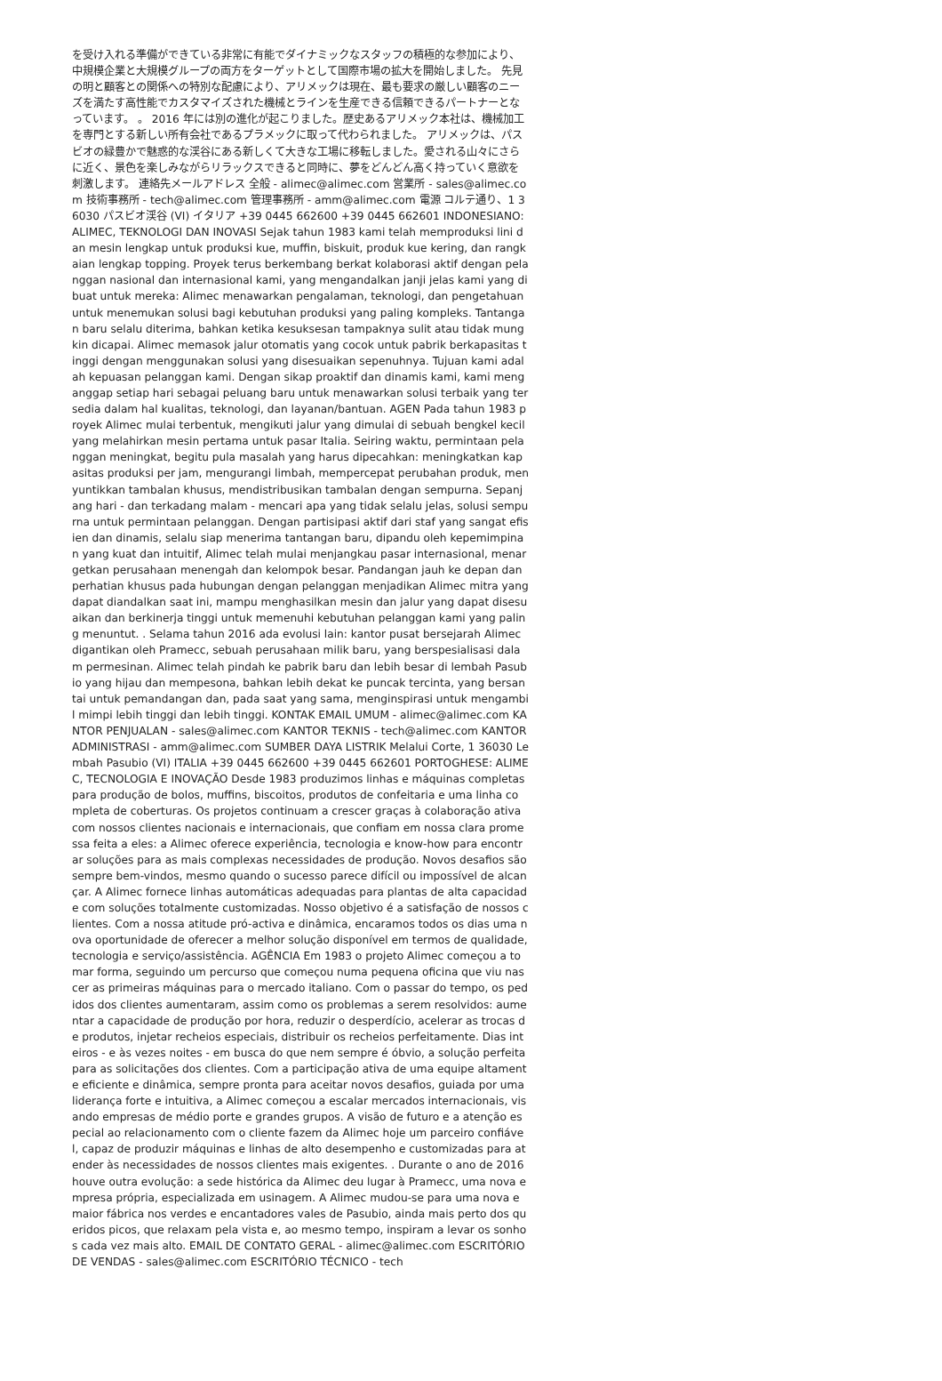を受け入れる準備ができている非常に有能でダイナミックなスタッフの積極的な参加により、中規模企業と大規模グループの両方をターゲットとして国際市場の拡大を開始しました。 先見の明と顧客との関係への特別な配慮により、アリメックは現在、最も要求の厳しい顧客のニーズを満たす高性能でカスタマイズされた機械とラインを生産できる信頼できるパートナーとなっています。 。 2016 年には別の進化が起こりました。歴史あるアリメック本社は、機械加工を専門とする新しい所有会社であるプラメックに取って代わられました。 アリメックは、パスビオの緑豊かで魅惑的な渓谷にある新しくて大きな工場に移転しました。愛される山々にさらに近く、景色を楽しみながらリラックスできると同時に、夢をどんどん高く持っていく意欲を刺激します。 連絡先メールアドレス 全般 - alimec@alimec.com 営業所 - sales@alimec.com 技術事務所 - tech@alimec.com 管理事務所 - amm@alimec.com 電源 コルテ通り、1 36030 パスビオ渓谷 (VI) イタリア +39 0445 662600 +39 0445 662601 INDONESIANO: ALIMEC, TEKNOLOGI DAN INOVASI Sejak tahun 1983 kami telah memproduksi lini dan mesin lengkap untuk produksi kue, muffin, biskuit, produk kue kering, dan rangkaian lengkap topping. Proyek terus berkembang berkat kolaborasi aktif dengan pelanggan nasional dan internasional kami, yang mengandalkan janji jelas kami yang dibuat untuk mereka: Alimec menawarkan pengalaman, teknologi, dan pengetahuan untuk menemukan solusi bagi kebutuhan produksi yang paling kompleks. Tantangan baru selalu diterima, bahkan ketika kesuksesan tampaknya sulit atau tidak mungkin dicapai. Alimec memasok jalur otomatis yang cocok untuk pabrik berkapasitas tinggi dengan menggunakan solusi yang disesuaikan sepenuhnya. Tujuan kami adalah kepuasan pelanggan kami. Dengan sikap proaktif dan dinamis kami, kami menganggap setiap hari sebagai peluang baru untuk menawarkan solusi terbaik yang tersedia dalam hal kualitas, teknologi, dan layanan/bantuan. AGEN Pada tahun 1983 proyek Alimec mulai terbentuk, mengikuti jalur yang dimulai di sebuah bengkel kecil yang melahirkan mesin pertama untuk pasar Italia. Seiring waktu, permintaan pelanggan meningkat, begitu pula masalah yang harus dipecahkan: meningkatkan kapasitas produksi per jam, mengurangi limbah, mempercepat perubahan produk, menyuntikkan tambalan khusus, mendistribusikan tambalan dengan sempurna. Sepanjang hari - dan terkadang malam - mencari apa yang tidak selalu jelas, solusi sempurna untuk permintaan pelanggan. Dengan partisipasi aktif dari staf yang sangat efisien dan dinamis, selalu siap menerima tantangan baru, dipandu oleh kepemimpinan yang kuat dan intuitif, Alimec telah mulai menjangkau pasar internasional, menargetkan perusahaan menengah dan kelompok besar. Pandangan jauh ke depan dan perhatian khusus pada hubungan dengan pelanggan menjadikan Alimec mitra yang dapat diandalkan saat ini, mampu menghasilkan mesin dan jalur yang dapat disesuaikan dan berkinerja tinggi untuk memenuhi kebutuhan pelanggan kami yang paling menuntut. . Selama tahun 2016 ada evolusi lain: kantor pusat bersejarah Alimec digantikan oleh Pramecc, sebuah perusahaan milik baru, yang berspesialisasi dalam permesinan. Alimec telah pindah ke pabrik baru dan lebih besar di lembah Pasubio yang hijau dan mempesona, bahkan lebih dekat ke puncak tercinta, yang bersantai untuk pemandangan dan, pada saat yang sama, menginspirasi untuk mengambil mimpi lebih tinggi dan lebih tinggi. KONTAK EMAIL UMUM - alimec@alimec.com KANTOR PENJUALAN - sales@alimec.com KANTOR TEKNIS - tech@alimec.com KANTOR ADMINISTRASI - amm@alimec.com SUMBER DAYA LISTRIK Melalui Corte, 1 36030 Lembah Pasubio (VI) ITALIA +39 0445 662600 +39 0445 662601 PORTOGHESE: ALIMEC, TECNOLOGIA E INOVAÇÃO Desde 1983 produzimos linhas e máquinas completas para produção de bolos, muffins, biscoitos, produtos de confeitaria e uma linha completa de coberturas. Os projetos continuam a crescer graças à colaboração ativa com nossos clientes nacionais e internacionais, que confiam em nossa clara promessa feita a eles: a Alimec oferece experiência, tecnologia e know-how para encontrar soluções para as mais complexas necessidades de produção. Novos desafios são sempre bem-vindos, mesmo quando o sucesso parece difícil ou impossível de alcançar. A Alimec fornece linhas automáticas adequadas para plantas de alta capacidade com soluções totalmente customizadas. Nosso objetivo é a satisfação de nossos clientes. Com a nossa atitude pró-activa e dinâmica, encaramos todos os dias uma nova oportunidade de oferecer a melhor solução disponível em termos de qualidade, tecnologia e serviço/assistência. AGÊNCIA Em 1983 o projeto Alimec começou a tomar forma, seguindo um percurso que começou numa pequena oficina que viu nascer as primeiras máquinas para o mercado italiano. Com o passar do tempo, os pedidos dos clientes aumentaram, assim como os problemas a serem resolvidos: aumentar a capacidade de produção por hora, reduzir o desperdício, acelerar as trocas de produtos, injetar recheios especiais, distribuir os recheios perfeitamente. Dias inteiros - e às vezes noites - em busca do que nem sempre é óbvio, a solução perfeita para as solicitações dos clientes. Com a participação ativa de uma equipe altamente eficiente e dinâmica, sempre pronta para aceitar novos desafios, guiada por uma liderança forte e intuitiva, a Alimec começou a escalar mercados internacionais, visando empresas de médio porte e grandes grupos. A visão de futuro e a atenção especial ao relacionamento com o cliente fazem da Alimec hoje um parceiro confiável, capaz de produzir máquinas e linhas de alto desempenho e customizadas para atender às necessidades de nossos clientes mais exigentes. . Durante o ano de 2016 houve outra evolução: a sede histórica da Alimec deu lugar à Pramecc, uma nova empresa própria, especializada em usinagem. A Alimec mudou-se para uma nova e maior fábrica nos verdes e encantadores vales de Pasubio, ainda mais perto dos queridos picos, que relaxam pela vista e, ao mesmo tempo, inspiram a levar os sonhos cada vez mais alto. EMAIL DE CONTATO GERAL - alimec@alimec.com ESCRITÓRIO DE VENDAS - sales@alimec.com ESCRITÓRIO TÉCNICO - tech